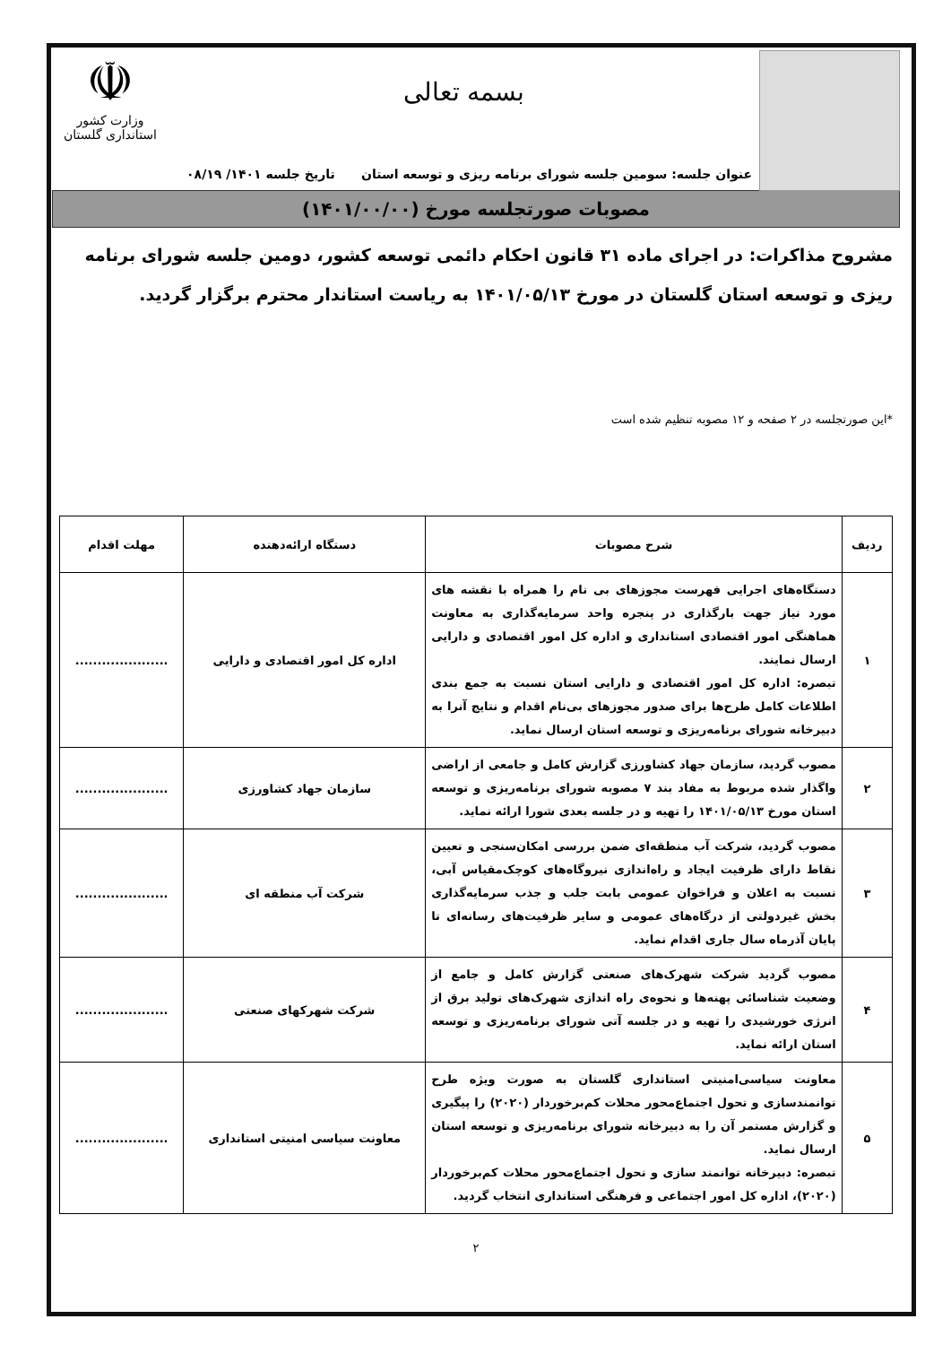بسمه تعالی
☫
وزارت کشور
استانداری گلستان
عنوان جلسه: سومین جلسه شورای برنامه ریزی و توسعه استان تاریخ جلسه ۱۴۰۱/ ۰۸/۱۹
مصوبات صورتجلسه مورخ (۱۴۰۱/۰۰/۰۰)
مشروح مذاکرات: در اجرای ماده ۳۱ قانون احکام دائمی توسعه کشور، دومین جلسه شورای برنامه ریزی و توسعه استان گلستان در مورخ ۱۴۰۱/۰۵/۱۳ به ریاست استاندار محترم برگزار گردید.
*این صورتجلسه در ۲ صفحه و ۱۲ مصوبه تنظیم شده است
| ردیف | شرح مصوبات | دستگاه ارائه‌دهنده | مهلت اقدام |
| --- | --- | --- | --- |
| ۱ | دستگاه‌های اجرایی فهرست مجوزهای بی نام را همراه با نقشه های مورد نیاز جهت بارگذاری در پنجره واحد سرمایه‌گذاری به معاونت هماهنگی امور اقتصادی استانداری و اداره کل امور اقتصادی و دارایی ارسال نمایند. تبصره: اداره کل امور اقتصادی و دارایی استان نسبت به جمع بندی اطلاعات کامل طرح‌ها برای صدور مجوزهای بی‌نام اقدام و نتایج آنرا به دبیرخانه شورای برنامه‌ریزی و توسعه استان ارسال نماید. | اداره کل امور اقتصادی و دارایی | ..................... |
| ۲ | مصوب گردید، سازمان جهاد کشاورزی گزارش کامل و جامعی از اراضی واگذار شده مربوط به مفاد بند ۷ مصوبه شورای برنامه‌ریزی و توسعه استان مورخ ۱۴۰۱/۰۵/۱۳ را تهیه و در جلسه بعدی شورا ارائه نماید. | سازمان جهاد کشاورزی | ..................... |
| ۳ | مصوب گردید، شرکت آب منطقه‌ای ضمن بررسی امکان‌سنجی و تعیین نقاط دارای ظرفیت ایجاد و راه‌اندازی نیروگاه‌های کوچک‌مقیاس آبی، نسبت به اعلان و فراخوان عمومی بابت جلب و جذب سرمایه‌گذاری بخش غیردولتی از درگاه‌های عمومی و سایر ظرفیت‌های رسانه‌ای تا پایان آذرماه سال جاری اقدام نماید. | شرکت آب منطقه ای | ..................... |
| ۴ | مصوب گردید شرکت شهرک‌های صنعتی گزارش کامل و جامع از وضعیت شناسائی پهنه‌ها و نحوه‌ی راه اندازی شهرک‌های تولید برق از انرژی خورشیدی را تهیه و در جلسه آتی شورای برنامه‌ریزی و توسعه استان ارائه نماید. | شرکت شهرکهای صنعتی | ..................... |
| ۵ | معاونت سیاسی‌امنیتی استانداری گلستان به صورت ویژه طرح توانمندسازی و تحول اجتماع‌محور محلات کم‌برخوردار (۲۰۲۰) را پیگیری و گزارش مستمر آن را به دبیرخانه شورای برنامه‌ریزی و توسعه استان ارسال نماید. تبصره: دبیرخانه توانمند سازی و تحول اجتماع‌محور محلات کم‌برخوردار (۲۰۲۰)، اداره کل امور اجتماعی و فرهنگی استانداری انتخاب گردید. | معاونت سیاسی امنیتی استانداری | ..................... |
۲